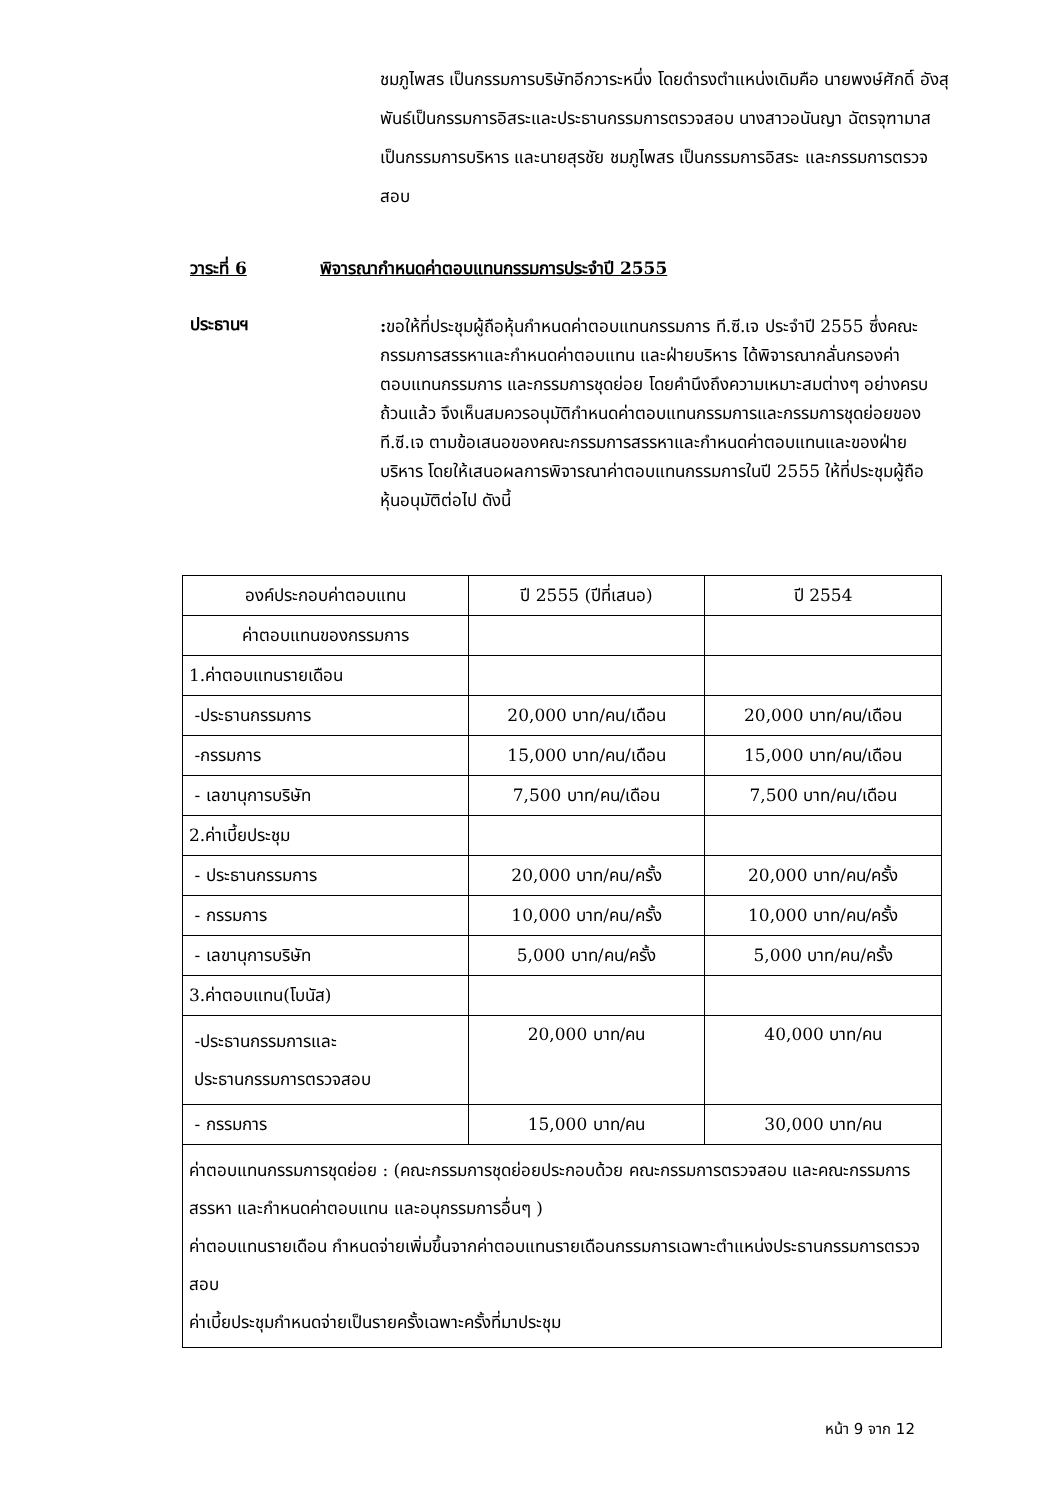ชมภูไพสร เป็นกรรมการบริษัทอีกวาระหนึ่ง โดยดำรงตำแหน่งเดิมคือ นายพงษ์ศักดิ์ อังสุพันธ์เป็นกรรมการอิสระและประธานกรรมการตรวจสอบ นางสาวอนันญา ฉัตรจุฑามาส เป็นกรรมการบริหาร และนายสุรชัย ชมภูไพสร เป็นกรรมการอิสระ และกรรมการตรวจสอบ
วาระที่ 6 พิจารณากำหนดค่าตอบแทนกรรมการประจำปี 2555
ประธานฯ
: ขอให้ที่ประชุมผู้ถือหุ้นกำหนดค่าตอบแทนกรรมการ ที.ซี.เจ ประจำปี 2555 ซึ่งคณะกรรมการสรรหาและกำหนดค่าตอบแทน และฝ่ายบริหาร ได้พิจารณากลั่นกรองค่าตอบแทนกรรมการ และกรรมการชุดย่อย โดยคำนึงถึงความเหมาะสมต่างๆ อย่างครบถ้วนแล้ว จึงเห็นสมควรอนุมัติกำหนดค่าตอบแทนกรรมการและกรรมการชุดย่อยของที.ซี.เจ ตามข้อเสนอของคณะกรรมการสรรหาและกำหนดค่าตอบแทนและของฝ่ายบริหาร โดยให้เสนอผลการพิจารณาค่าตอบแทนกรรมการในปี 2555 ให้ที่ประชุมผู้ถือหุ้นอนุมัติต่อไป ดังนี้
| องค์ประกอบค่าตอบแทน | ปี 2555 (ปีที่เสนอ) | ปี 2554 |
| --- | --- | --- |
| ค่าตอบแทนของกรรมการ | | |
| 1.ค่าตอบแทนรายเดือน | | |
| -ประธานกรรมการ | 20,000 บาท/คน/เดือน | 20,000 บาท/คน/เดือน |
| -กรรมการ | 15,000 บาท/คน/เดือน | 15,000 บาท/คน/เดือน |
| - เลขานุการบริษัท | 7,500 บาท/คน/เดือน | 7,500 บาท/คน/เดือน |
| 2.ค่าเบี้ยประชุม | | |
| - ประธานกรรมการ | 20,000 บาท/คน/ครั้ง | 20,000 บาท/คน/ครั้ง |
| - กรรมการ | 10,000 บาท/คน/ครั้ง | 10,000 บาท/คน/ครั้ง |
| - เลขานุการบริษัท | 5,000 บาท/คน/ครั้ง | 5,000 บาท/คน/ครั้ง |
| 3.ค่าตอบแทน(โบนัส) | | |
| -ประธานกรรมการและ ประธานกรรมการตรวจสอบ | 20,000 บาท/คน | 40,000 บาท/คน |
| - กรรมการ | 15,000 บาท/คน | 30,000 บาท/คน |
| ค่าตอบแทนกรรมการชุดย่อย : (คณะกรรมการชุดย่อยประกอบด้วย คณะกรรมการตรวจสอบ และคณะกรรมการสรรหา และกำหนดค่าตอบแทน และอนุกรรมการอื่นๆ ) ค่าตอบแทนรายเดือน กำหนดจ่ายเพิ่มขึ้นจากค่าตอบแทนรายเดือนกรรมการเฉพาะตำแหน่งประธานกรรมการตรวจสอบ ค่าเบี้ยประชุมกำหนดจ่ายเป็นรายครั้งเฉพาะครั้งที่มาประชุม | | |
หน้า 9 จาก 12